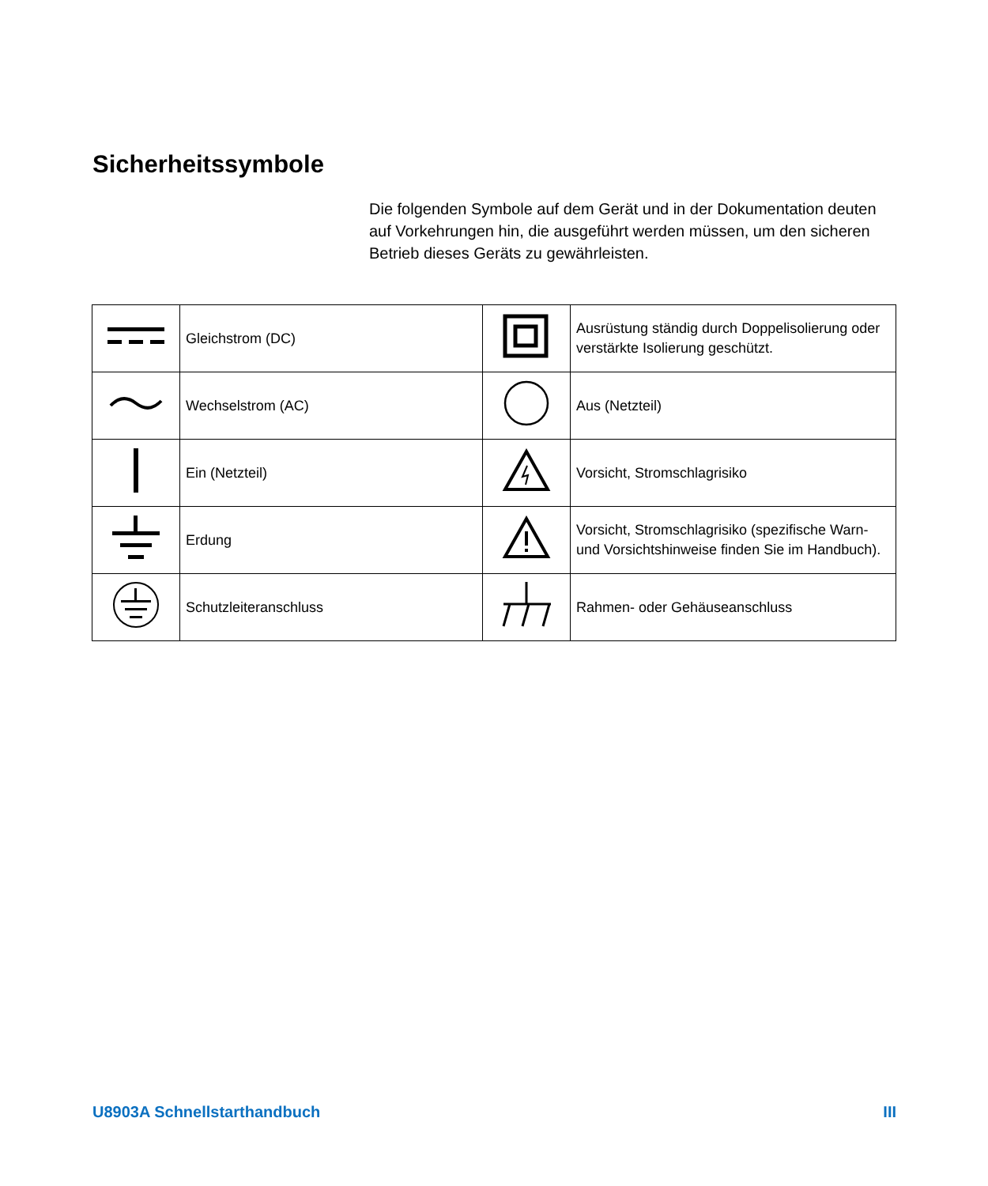Sicherheitssymbole
Die folgenden Symbole auf dem Gerät und in der Dokumentation deuten auf Vorkehrungen hin, die ausgeführt werden müssen, um den sicheren Betrieb dieses Geräts zu gewährleisten.
| | Gleichstrom (DC) | | Ausrüstung ständig durch Doppelisolierung oder verstärkte Isolierung geschützt. |
| | Wechselstrom (AC) | | Aus (Netzteil) |
| | Ein (Netzteil) | | Vorsicht, Stromschlagrisiko |
| | Erdung | | Vorsicht, Stromschlagrisiko (spezifische Warn- und Vorsichtshinweise finden Sie im Handbuch). |
| | Schutzleiteranschluss | | Rahmen- oder Gehäuseanschluss |
U8903A Schnellstarthandbuch III